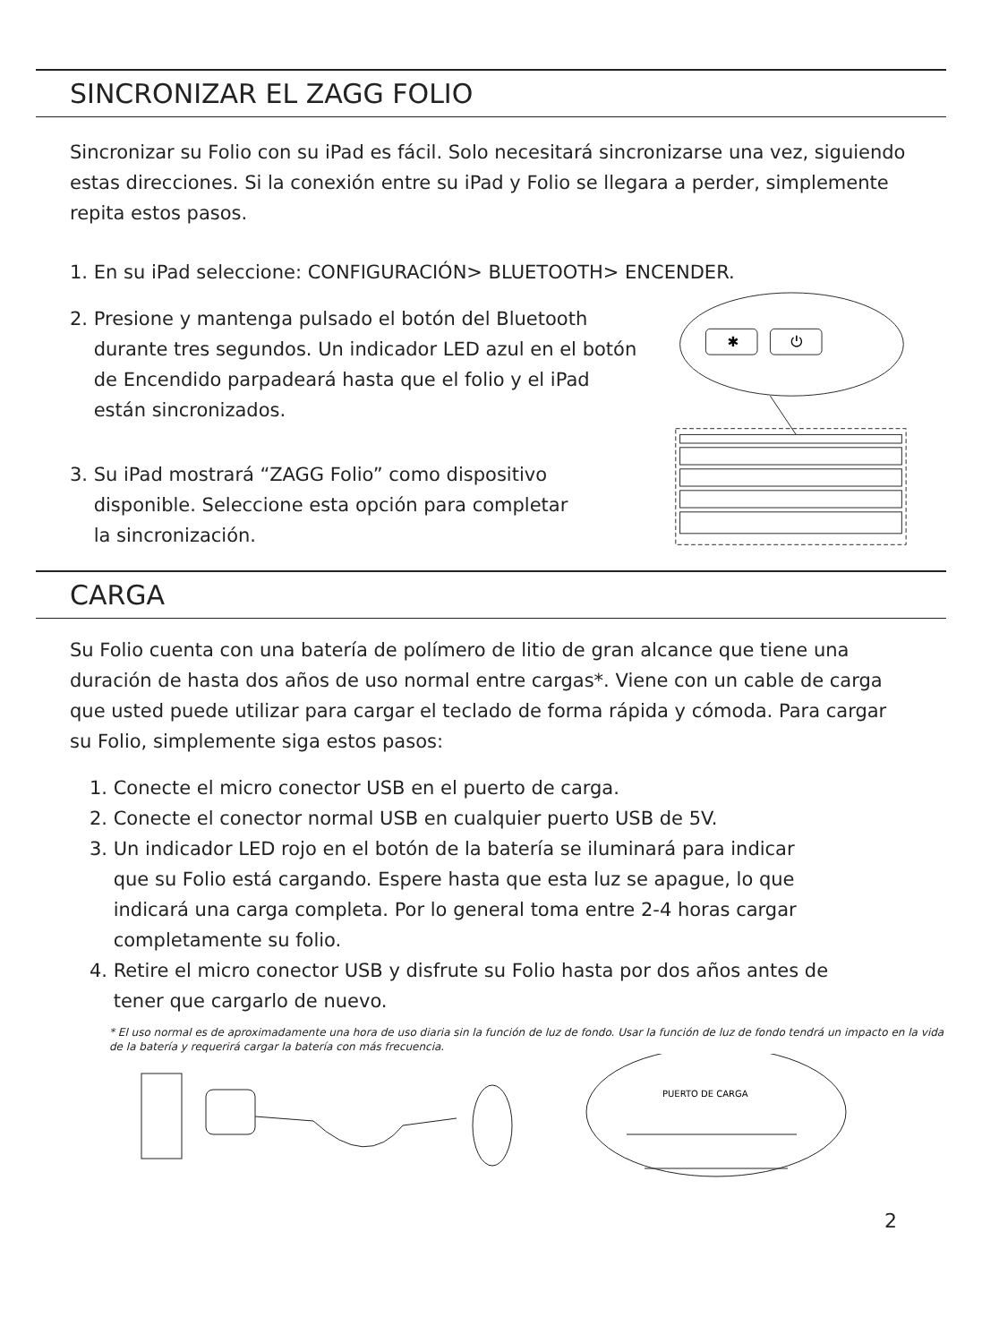SINCRONIZAR EL ZAGG FOLIO
Sincronizar su Folio con su iPad es fácil. Solo necesitará sincronizarse una vez, siguiendo estas direcciones. Si la conexión entre su iPad y Folio se llegara a perder, simplemente repita estos pasos.
1. En su iPad seleccione: CONFIGURACIÓN> BLUETOOTH> ENCENDER.
2. Presione y mantenga pulsado el botón del Bluetooth
durante tres segundos. Un indicador LED azul en el botón
de Encendido parpadeará hasta que el folio y el iPad
están sincronizados.
3. Su iPad mostrará “ZAGG Folio” como dispositivo
disponible. Seleccione esta opción para completar
la sincronización.
✱
⏻
CARGA
Su Folio cuenta con una batería de polímero de litio de gran alcance que tiene una duración de hasta dos años de uso normal entre cargas*. Viene con un cable de carga que usted puede utilizar para cargar el teclado de forma rápida y cómoda. Para cargar su Folio, simplemente siga estos pasos:
1. Conecte el micro conector USB en el puerto de carga.
2. Conecte el conector normal USB en cualquier puerto USB de 5V.
3. Un indicador LED rojo en el botón de la batería se iluminará para indicar
que su Folio está cargando. Espere hasta que esta luz se apague, lo que
indicará una carga completa. Por lo general toma entre 2-4 horas cargar
completamente su folio.
4. Retire el micro conector USB y disfrute su Folio hasta por dos años antes de
tener que cargarlo de nuevo.
* El uso normal es de aproximadamente una hora de uso diaria sin la función de luz de fondo. Usar la función de luz de fondo tendrá un impacto en la vida de la batería y requerirá cargar la batería con más frecuencia.
PUERTO DE CARGA
2